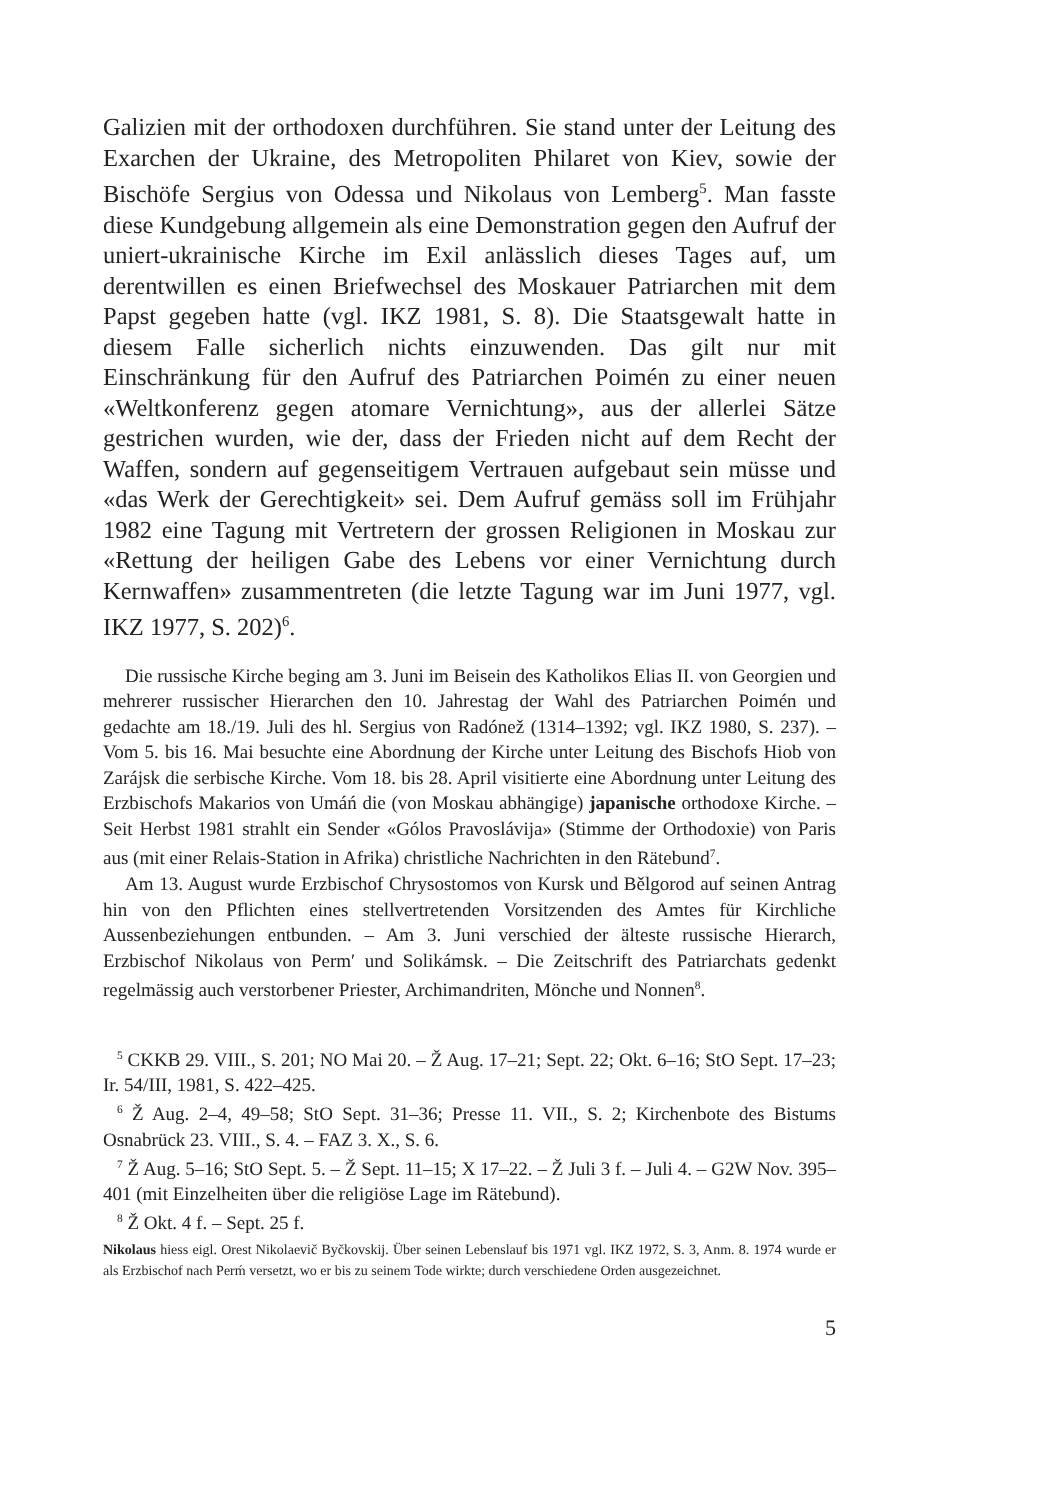Galizien mit der orthodoxen durchführen. Sie stand unter der Leitung des Exarchen der Ukraine, des Metropoliten Philaret von Kiev, sowie der Bischöfe Sergius von Odessa und Nikolaus von Lemberg<sup>5</sup>. Man fasste diese Kundgebung allgemein als eine Demonstration gegen den Aufruf der uniert-ukrainische Kirche im Exil anlässlich dieses Tages auf, um derentwillen es einen Briefwechsel des Moskauer Patriarchen mit dem Papst gegeben hatte (vgl. IKZ 1981, S. 8). Die Staatsgewalt hatte in diesem Falle sicherlich nichts einzuwenden. Das gilt nur mit Einschränkung für den Aufruf des Patriarchen Poimén zu einer neuen «Weltkonferenz gegen atomare Vernichtung», aus der allerlei Sätze gestrichen wurden, wie der, dass der Frieden nicht auf dem Recht der Waffen, sondern auf gegenseitigem Vertrauen aufgebaut sein müsse und «das Werk der Gerechtigkeit» sei. Dem Aufruf gemäss soll im Frühjahr 1982 eine Tagung mit Vertretern der grossen Religionen in Moskau zur «Rettung der heiligen Gabe des Lebens vor einer Vernichtung durch Kernwaffen» zusammentreten (die letzte Tagung war im Juni 1977, vgl. IKZ 1977, S. 202)<sup>6</sup>.
Die russische Kirche beging am 3. Juni im Beisein des Katholikos Elias II. von Georgien und mehrerer russischer Hierarchen den 10. Jahrestag der Wahl des Patriarchen Poimén und gedachte am 18./19. Juli des hl. Sergius von Radónež (1314–1392; vgl. IKZ 1980, S. 237). – Vom 5. bis 16. Mai besuchte eine Abordnung der Kirche unter Leitung des Bischofs Hiob von Zarájsk die serbische Kirche. Vom 18. bis 28. April visitierte eine Abordnung unter Leitung des Erzbischofs Makarios von Umáń die (von Moskau abhängige) japanische orthodoxe Kirche. – Seit Herbst 1981 strahlt ein Sender «Gólos Pravoslávija» (Stimme der Orthodoxie) von Paris aus (mit einer Relais-Station in Afrika) christliche Nachrichten in den Rätebund<sup>7</sup>.
Am 13. August wurde Erzbischof Chrysostomos von Kursk und Bělgorod auf seinen Antrag hin von den Pflichten eines stellvertretenden Vorsitzenden des Amtes für Kirchliche Aussenbeziehungen entbunden. – Am 3. Juni verschied der älteste russische Hierarch, Erzbischof Nikolaus von Perm′ und Solikámsk. – Die Zeitschrift des Patriarchats gedenkt regelmässig auch verstorbener Priester, Archimandriten, Mönche und Nonnen<sup>8</sup>.
<sup>5</sup> CKKB 29. VIII., S. 201; NO Mai 20. – Ž Aug. 17–21; Sept. 22; Okt. 6–16; StO Sept. 17–23; Ir. 54/III, 1981, S. 422–425.
<sup>6</sup> Ž Aug. 2–4, 49–58; StO Sept. 31–36; Presse 11. VII., S. 2; Kirchenbote des Bistums Osnabrück 23. VIII., S. 4. – FAZ 3. X., S. 6.
<sup>7</sup> Ž Aug. 5–16; StO Sept. 5. – Ž Sept. 11–15; X 17–22. – Ž Juli 3 f. – Juli 4. – G2W Nov. 395–401 (mit Einzelheiten über die religiöse Lage im Rätebund).
<sup>8</sup> Ž Okt. 4 f. – Sept. 25 f.
Nikolaus hiess eigl. Orest Nikolaevič Byčkovskij. Über seinen Lebenslauf bis 1971 vgl. IKZ 1972, S. 3, Anm. 8. 1974 wurde er als Erzbischof nach Perḿ versetzt, wo er bis zu seinem Tode wirkte; durch verschiedene Orden ausgezeichnet.
5